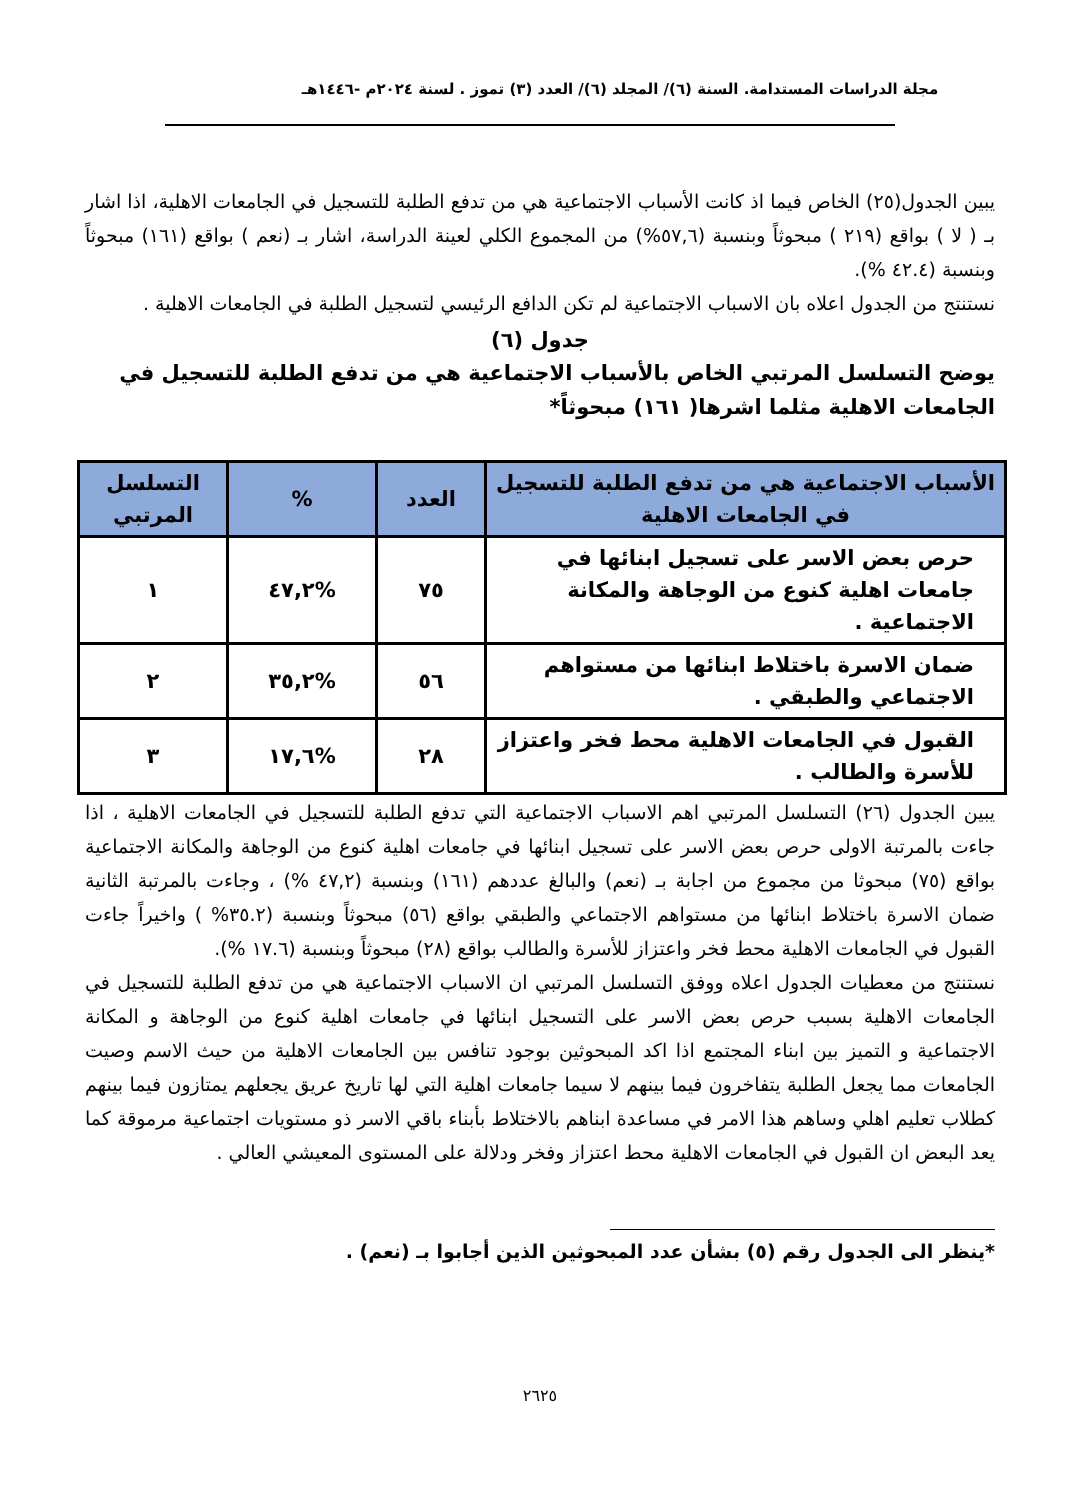مجلة الدراسات المستدامة. السنة (٦)/ المجلد (٦)/ العدد (٣) تموز . لسنة ٢٠٢٤م -١٤٤٦هـ
يبين الجدول(٢٥) الخاص فيما اذ كانت الأسباب الاجتماعية هي من تدفع الطلبة للتسجيل في الجامعات الاهلية، اذا اشار بـ ( لا ) بواقع (٢١٩ ) مبحوثاً وبنسبة (٥٧,٦%) من المجموع الكلي لعينة الدراسة، اشار بـ (نعم ) بواقع (١٦١) مبحوثاً وبنسبة (٤٢.٤ %).
نستنتج من الجدول اعلاه بان الاسباب الاجتماعية لم تكن الدافع الرئيسي لتسجيل الطلبة في الجامعات الاهلية .
جدول (٦)
يوضح التسلسل المرتبي الخاص بالأسباب الاجتماعية هي من تدفع الطلبة للتسجيل في الجامعات الاهلية مثلما اشرها( ١٦١) مبحوثاً*
| الأسباب الاجتماعية هي من تدفع الطلبة للتسجيل في الجامعات الاهلية | العدد | % | التسلسل المرتبي |
| --- | --- | --- | --- |
| حرص بعض الاسر على تسجيل ابنائها في جامعات اهلية كنوع من الوجاهة والمكانة الاجتماعية . | ٧٥ | %٤٧,٢ | ١ |
| ضمان الاسرة باختلاط ابنائها من مستواهم الاجتماعي والطبقي . | ٥٦ | %٣٥,٢ | ٢ |
| القبول في الجامعات الاهلية محط فخر واعتزاز للأسرة والطالب . | ٢٨ | %١٧,٦ | ٣ |
يبين الجدول (٢٦) التسلسل المرتبي اهم الاسباب الاجتماعية التي تدفع الطلبة للتسجيل في الجامعات الاهلية ، اذا جاءت بالمرتبة الاولى حرص بعض الاسر على تسجيل ابنائها في جامعات اهلية كنوع من الوجاهة والمكانة الاجتماعية بواقع (٧٥) مبحوثا من مجموع من اجابة بـ (نعم) والبالغ عددهم (١٦١) وبنسبة (٤٧,٢ %) ، وجاءت بالمرتبة الثانية ضمان الاسرة باختلاط ابنائها من مستواهم الاجتماعي والطبقي بواقع (٥٦) مبحوثاً وبنسبة (٣٥.٢% ) واخيراً جاءت القبول في الجامعات الاهلية محط فخر واعتزاز للأسرة والطالب بواقع (٢٨) مبحوثاً وبنسبة (١٧.٦ %).
نستنتج من معطيات الجدول اعلاه ووفق التسلسل المرتبي ان الاسباب الاجتماعية هي من تدفع الطلبة للتسجيل في الجامعات الاهلية بسبب حرص بعض الاسر على التسجيل ابنائها في جامعات اهلية كنوع من الوجاهة و المكانة الاجتماعية و التميز بين ابناء المجتمع اذا اكد المبحوثين بوجود تنافس بين الجامعات الاهلية من حيث الاسم وصيت الجامعات مما يجعل الطلبة يتفاخرون فيما بينهم لا سيما جامعات اهلية التي لها تاريخ عريق يجعلهم يمتازون فيما بينهم كطلاب تعليم اهلي وساهم هذا الامر في مساعدة ابناهم بالاختلاط بأبناء باقي الاسر ذو مستويات اجتماعية مرموقة كما يعد البعض ان القبول في الجامعات الاهلية محط اعتزاز وفخر ودلالة على المستوى المعيشي العالي .
*ينظر الى الجدول رقم (٥) بشأن عدد المبحوثين الذين أجابوا بـ (نعم) .
٢٦٢٥